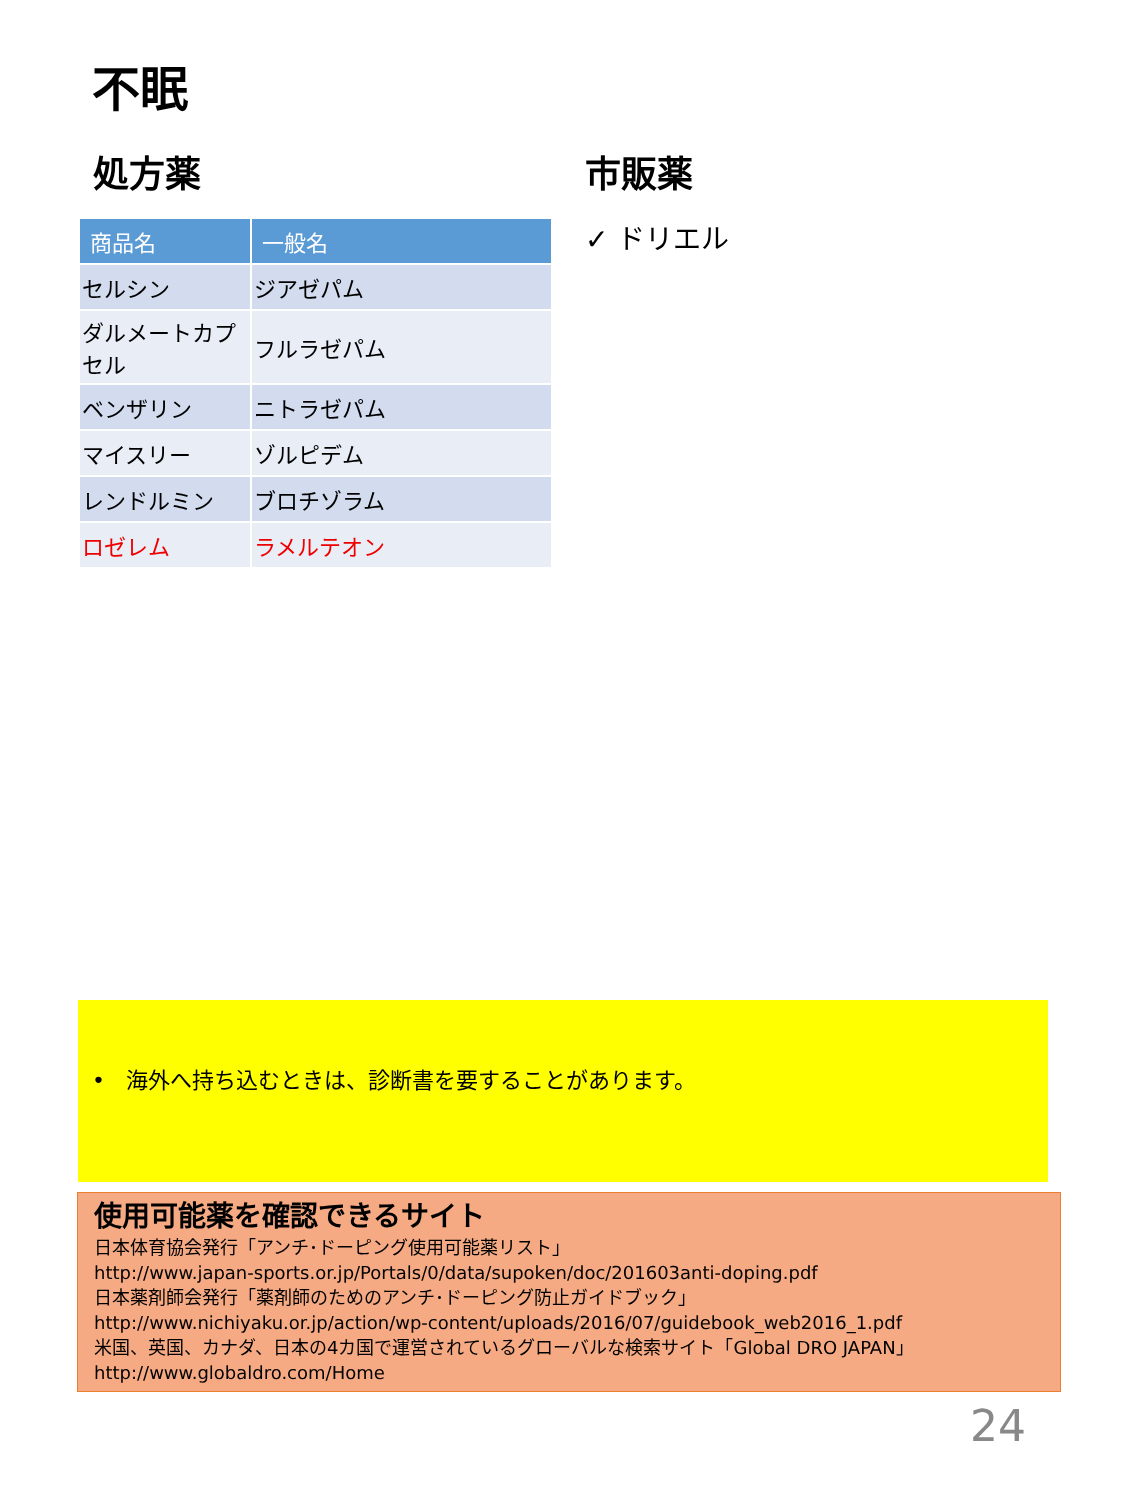不眠
処方薬
| 商品名 | 一般名 |
| --- | --- |
| セルシン | ジアゼパム |
| ダルメートカプセル | フルラゼパム |
| ベンザリン | ニトラゼパム |
| マイスリー | ゾルピデム |
| レンドルミン | ブロチゾラム |
| ロゼレム | ラメルテオン |
市販薬
✓ ドリエル
• 海外へ持ち込むときは、診断書を要することがあります。
使用可能薬を確認できるサイト
日本体育協会発行「アンチ･ドーピング使用可能薬リスト」
http://www.japan-sports.or.jp/Portals/0/data/supoken/doc/201603anti-doping.pdf
日本薬剤師会発行「薬剤師のためのアンチ･ドーピング防止ガイドブック」
http://www.nichiyaku.or.jp/action/wp-content/uploads/2016/07/guidebook_web2016_1.pdf
米国、英国、カナダ、日本の4カ国で運営されているグローバルな検索サイト「Global DRO JAPAN」
http://www.globaldro.com/Home
24